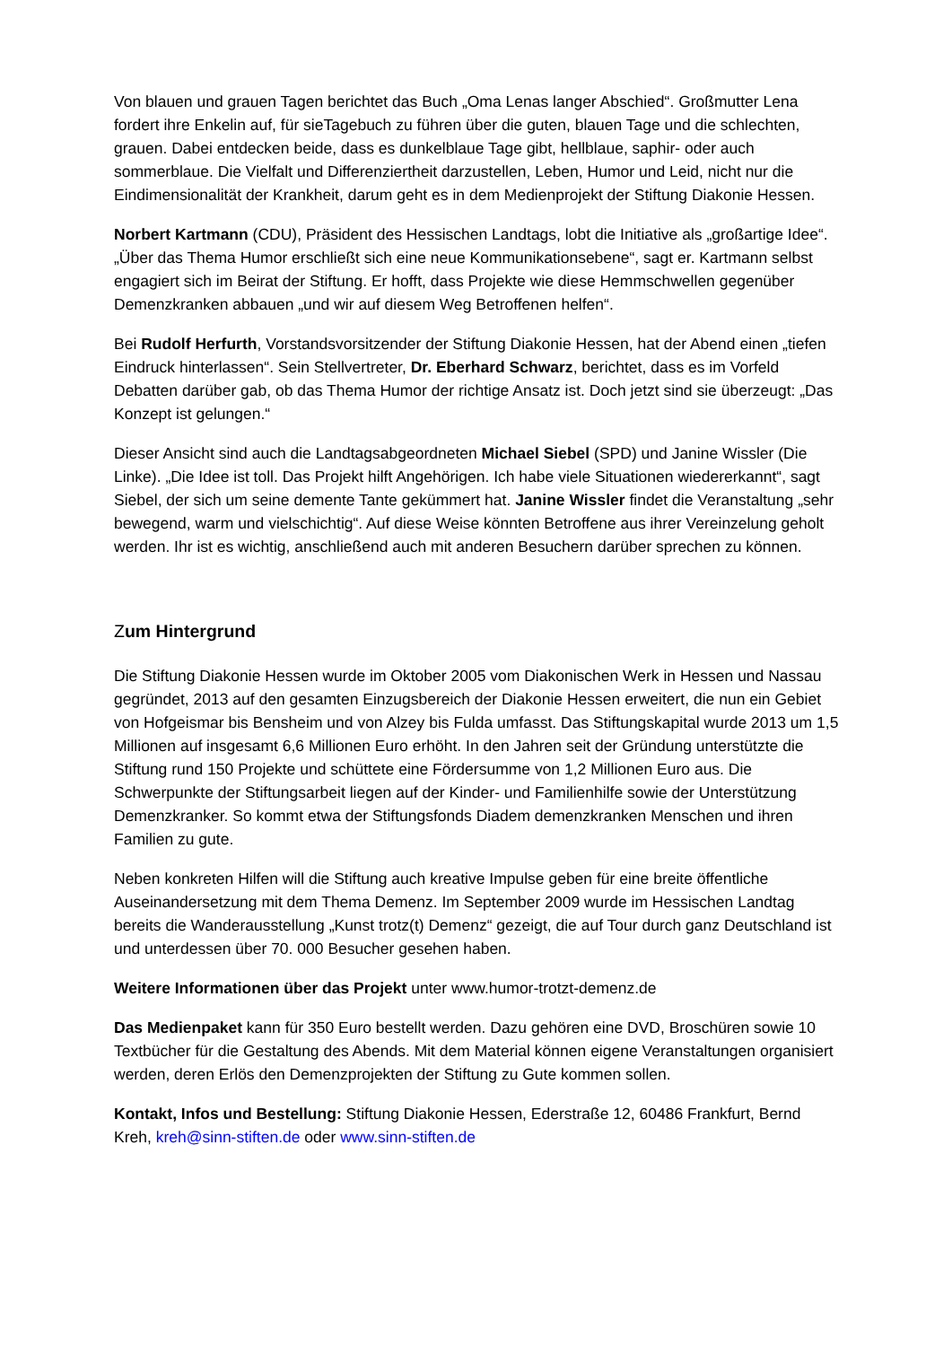Von blauen und grauen Tagen berichtet das Buch „Oma Lenas langer Abschied“. Großmutter Lena fordert ihre Enkelin auf, für sieTagebuch zu führen über die guten, blauen Tage und die schlechten, grauen. Dabei entdecken beide, dass es dunkelblaue Tage gibt, hellblaue, saphir- oder auch sommerblaue. Die Vielfalt und Differenziertheit darzustellen, Leben, Humor und Leid, nicht nur die Eindimensionalität der Krankheit, darum geht es in dem Medienprojekt der Stiftung Diakonie Hessen.
Norbert Kartmann (CDU), Präsident des Hessischen Landtags, lobt die Initiative als „großartige Idee“. „Über das Thema Humor erschließt sich eine neue Kommunikationsebene“, sagt er. Kartmann selbst engagiert sich im Beirat der Stiftung. Er hofft, dass Projekte wie diese Hemmschwellen gegenüber Demenzkranken abbauen „und wir auf diesem Weg Betroffenen helfen“.
Bei Rudolf Herfurth, Vorstandsvorsitzender der Stiftung Diakonie Hessen, hat der Abend einen „tiefen Eindruck hinterlassen“. Sein Stellvertreter, Dr. Eberhard Schwarz, berichtet, dass es im Vorfeld Debatten darüber gab, ob das Thema Humor der richtige Ansatz ist. Doch jetzt sind sie überzeugt: „Das Konzept ist gelungen.“
Dieser Ansicht sind auch die Landtagsabgeordneten Michael Siebel (SPD) und Janine Wissler (Die Linke). „Die Idee ist toll. Das Projekt hilft Angehörigen. Ich habe viele Situationen wiedererkannt“, sagt Siebel, der sich um seine demente Tante gekümmert hat. Janine Wissler findet die Veranstaltung „sehr bewegend, warm und vielschichtig“. Auf diese Weise könnten Betroffene aus ihrer Vereinzelung geholt werden. Ihr ist es wichtig, anschließend auch mit anderen Besuchern darüber sprechen zu können.
Zum Hintergrund
Die Stiftung Diakonie Hessen wurde im Oktober 2005 vom Diakonischen Werk in Hessen und Nassau gegründet, 2013 auf den gesamten Einzugsbereich der Diakonie Hessen erweitert, die nun ein Gebiet von Hofgeismar bis Bensheim und von Alzey bis Fulda umfasst. Das Stiftungskapital wurde 2013 um 1,5 Millionen auf insgesamt 6,6 Millionen Euro erhöht. In den Jahren seit der Gründung unterstützte die Stiftung rund 150 Projekte und schüttete eine Fördersumme von 1,2 Millionen Euro aus. Die Schwerpunkte der Stiftungsarbeit liegen auf der Kinder- und Familienhilfe sowie der Unterstützung Demenzkranker. So kommt etwa der Stiftungsfonds Diadem demenzkranken Menschen und ihren Familien zu gute.
Neben konkreten Hilfen will die Stiftung auch kreative Impulse geben für eine breite öffentliche Auseinandersetzung mit dem Thema Demenz. Im September 2009 wurde im Hessischen Landtag bereits die Wanderausstellung „Kunst trotz(t) Demenz“ gezeigt, die auf Tour durch ganz Deutschland ist und unterdessen über 70. 000 Besucher gesehen haben.
Weitere Informationen über das Projekt unter www.humor-trotzt-demenz.de
Das Medienpaket kann für 350 Euro bestellt werden. Dazu gehören eine DVD, Broschüren sowie 10 Textbücher für die Gestaltung des Abends. Mit dem Material können eigene Veranstaltungen organisiert werden, deren Erlös den Demenzprojekten der Stiftung zu Gute kommen sollen.
Kontakt, Infos und Bestellung: Stiftung Diakonie Hessen, Ederstraße 12, 60486 Frankfurt, Bernd Kreh, kreh@sinn-stiften.de oder www.sinn-stiften.de